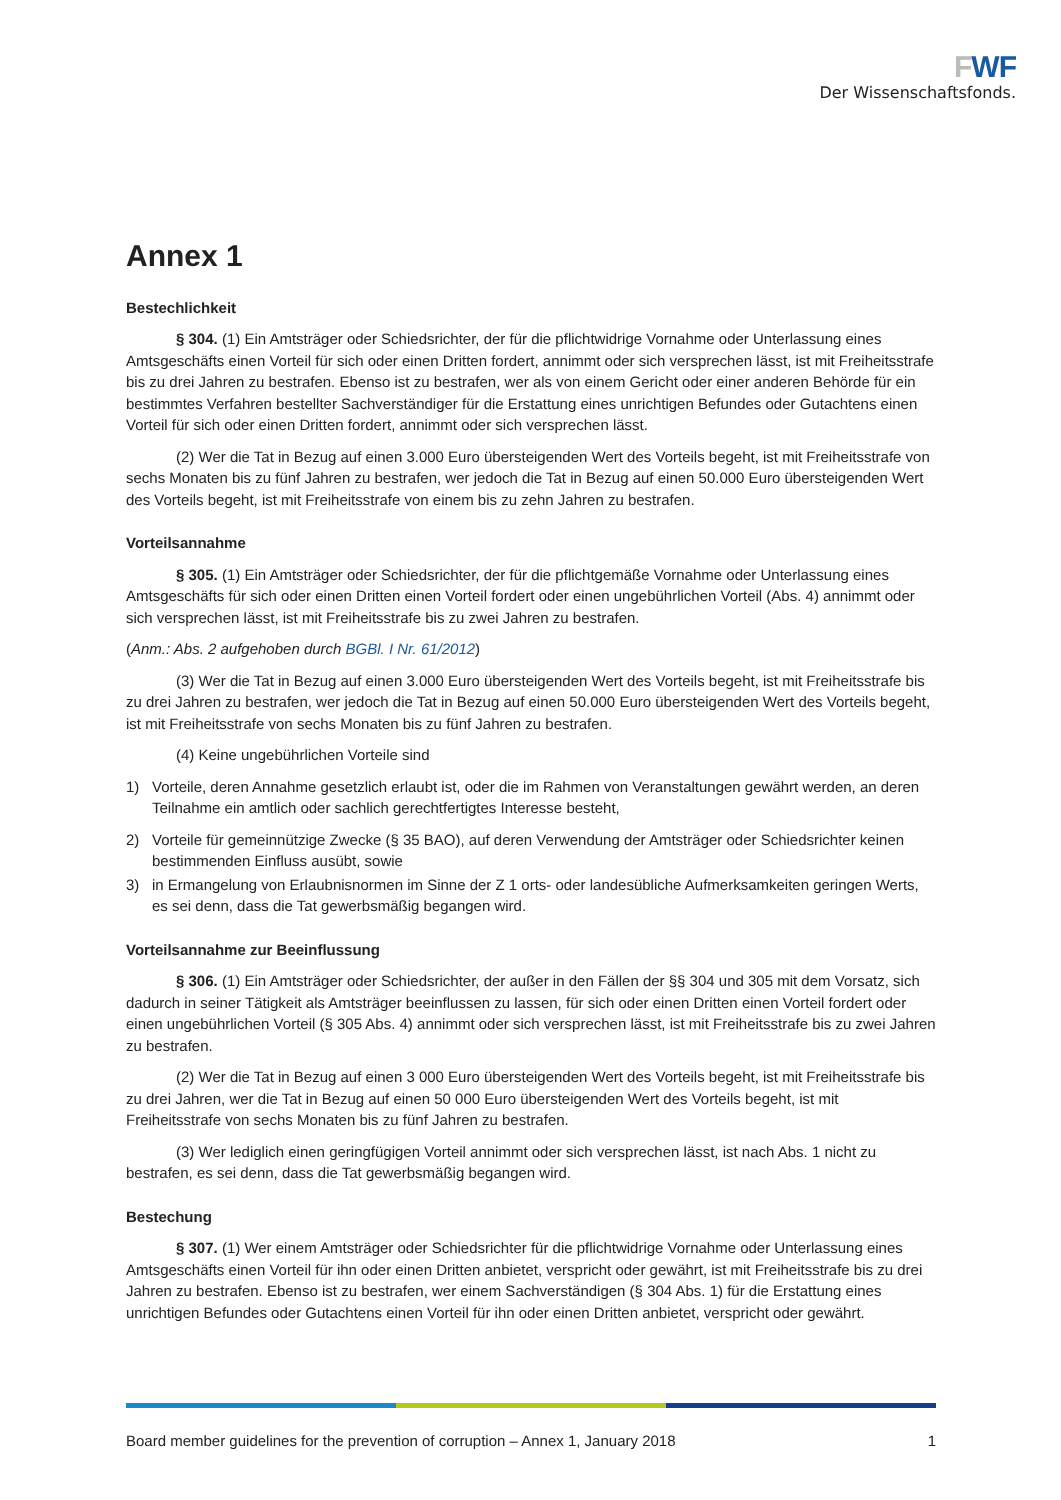FWF
Der Wissenschaftsfonds.
Annex 1
Bestechlichkeit
§ 304. (1) Ein Amtsträger oder Schiedsrichter, der für die pflichtwidrige Vornahme oder Unterlassung eines Amtsgeschäfts einen Vorteil für sich oder einen Dritten fordert, annimmt oder sich versprechen lässt, ist mit Freiheitsstrafe bis zu drei Jahren zu bestrafen. Ebenso ist zu bestrafen, wer als von einem Gericht oder einer anderen Behörde für ein bestimmtes Verfahren bestellter Sachverständiger für die Erstattung eines unrichtigen Befundes oder Gutachtens einen Vorteil für sich oder einen Dritten fordert, annimmt oder sich versprechen lässt.
(2) Wer die Tat in Bezug auf einen 3.000 Euro übersteigenden Wert des Vorteils begeht, ist mit Freiheitsstrafe von sechs Monaten bis zu fünf Jahren zu bestrafen, wer jedoch die Tat in Bezug auf einen 50.000 Euro übersteigenden Wert des Vorteils begeht, ist mit Freiheitsstrafe von einem bis zu zehn Jahren zu bestrafen.
Vorteilsannahme
§ 305. (1) Ein Amtsträger oder Schiedsrichter, der für die pflichtgemäße Vornahme oder Unterlassung eines Amtsgeschäfts für sich oder einen Dritten einen Vorteil fordert oder einen ungebührlichen Vorteil (Abs. 4) annimmt oder sich versprechen lässt, ist mit Freiheitsstrafe bis zu zwei Jahren zu bestrafen.
(Anm.: Abs. 2 aufgehoben durch BGBl. I Nr. 61/2012)
(3) Wer die Tat in Bezug auf einen 3.000 Euro übersteigenden Wert des Vorteils begeht, ist mit Freiheitsstrafe bis zu drei Jahren zu bestrafen, wer jedoch die Tat in Bezug auf einen 50.000 Euro übersteigenden Wert des Vorteils begeht, ist mit Freiheitsstrafe von sechs Monaten bis zu fünf Jahren zu bestrafen.
(4) Keine ungebührlichen Vorteile sind
1) Vorteile, deren Annahme gesetzlich erlaubt ist, oder die im Rahmen von Veranstaltungen gewährt werden, an deren Teilnahme ein amtlich oder sachlich gerechtfertigtes Interesse besteht,
2) Vorteile für gemeinnützige Zwecke (§ 35 BAO), auf deren Verwendung der Amtsträger oder Schiedsrichter keinen bestimmenden Einfluss ausübt, sowie
3) in Ermangelung von Erlaubnisnormen im Sinne der Z 1 orts- oder landesübliche Aufmerksamkeiten geringen Werts, es sei denn, dass die Tat gewerbsmäßig begangen wird.
Vorteilsannahme zur Beeinflussung
§ 306. (1) Ein Amtsträger oder Schiedsrichter, der außer in den Fällen der §§ 304 und 305 mit dem Vorsatz, sich dadurch in seiner Tätigkeit als Amtsträger beeinflussen zu lassen, für sich oder einen Dritten einen Vorteil fordert oder einen ungebührlichen Vorteil (§ 305 Abs. 4) annimmt oder sich versprechen lässt, ist mit Freiheitsstrafe bis zu zwei Jahren zu bestrafen.
(2) Wer die Tat in Bezug auf einen 3 000 Euro übersteigenden Wert des Vorteils begeht, ist mit Freiheitsstrafe bis zu drei Jahren, wer die Tat in Bezug auf einen 50 000 Euro übersteigenden Wert des Vorteils begeht, ist mit Freiheitsstrafe von sechs Monaten bis zu fünf Jahren zu bestrafen.
(3) Wer lediglich einen geringfügigen Vorteil annimmt oder sich versprechen lässt, ist nach Abs. 1 nicht zu bestrafen, es sei denn, dass die Tat gewerbsmäßig begangen wird.
Bestechung
§ 307. (1) Wer einem Amtsträger oder Schiedsrichter für die pflichtwidrige Vornahme oder Unterlassung eines Amtsgeschäfts einen Vorteil für ihn oder einen Dritten anbietet, verspricht oder gewährt, ist mit Freiheitsstrafe bis zu drei Jahren zu bestrafen. Ebenso ist zu bestrafen, wer einem Sachverständigen (§ 304 Abs. 1) für die Erstattung eines unrichtigen Befundes oder Gutachtens einen Vorteil für ihn oder einen Dritten anbietet, verspricht oder gewährt.
Board member guidelines for the prevention of corruption – Annex 1, January 2018 1